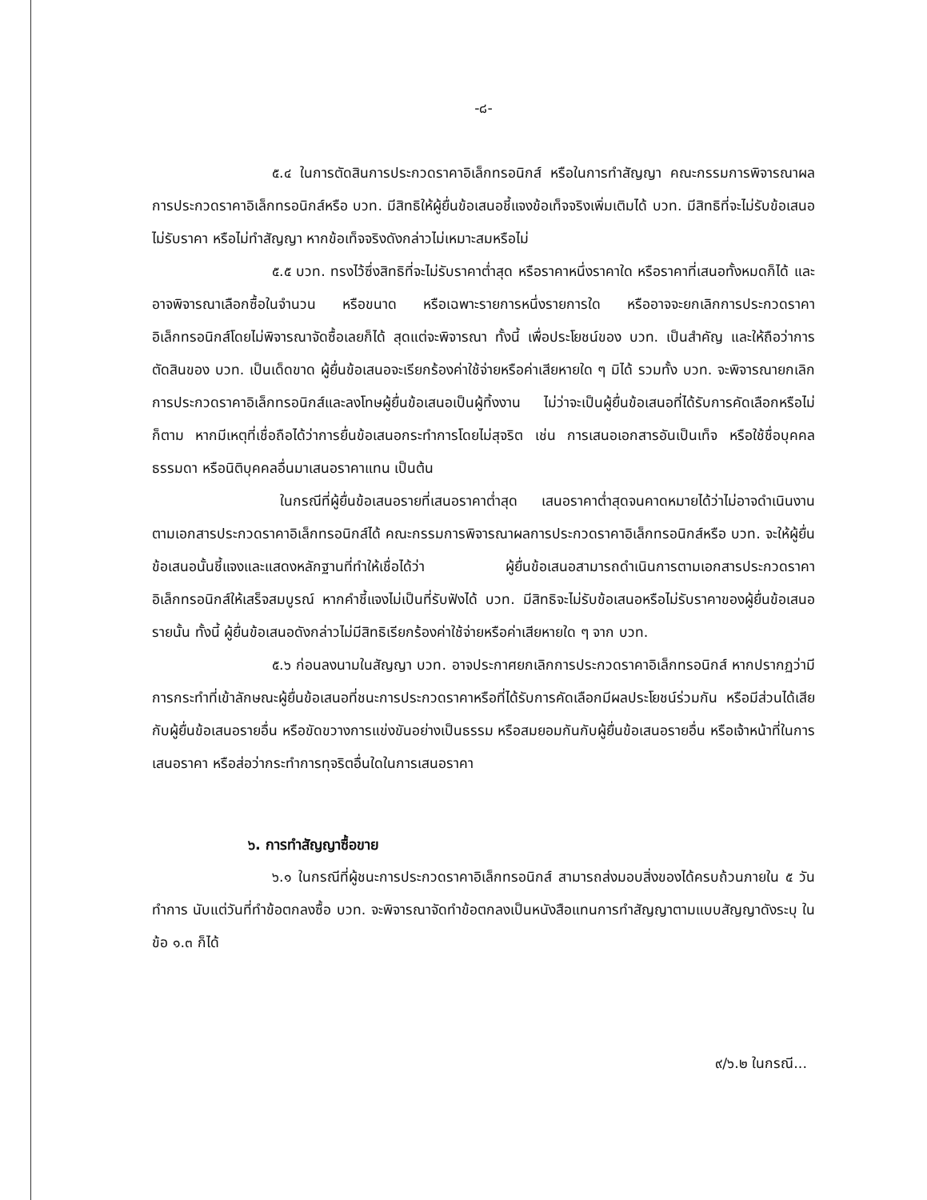-๘-
๕.๔ ในการตัดสินการประกวดราคาอิเล็กทรอนิกส์ หรือในการทำสัญญา คณะกรรมการพิจารณาผลการประกวดราคาอิเล็กทรอนิกส์หรือ บวท. มีสิทธิให้ผู้ยื่นข้อเสนอชี้แจงข้อเท็จจริงเพิ่มเติมได้ บวท. มีสิทธิที่จะไม่รับข้อเสนอ ไม่รับราคา หรือไม่ทำสัญญา หากข้อเท็จจริงดังกล่าวไม่เหมาะสมหรือไม่
๕.๕ บวท. ทรงไว้ซึ่งสิทธิที่จะไม่รับราคาต่ำสุด หรือราคาหนึ่งราคาใด หรือราคาที่เสนอทั้งหมดก็ได้ และอาจพิจารณาเลือกซื้อในจำนวน หรือขนาด หรือเฉพาะรายการหนึ่งรายการใด หรืออาจจะยกเลิกการประกวดราคาอิเล็กทรอนิกส์โดยไม่พิจารณาจัดซื้อเลยก็ได้ สุดแต่จะพิจารณา ทั้งนี้ เพื่อประโยชน์ของ บวท. เป็นสำคัญ และให้ถือว่าการตัดสินของ บวท. เป็นเด็ดขาด ผู้ยื่นข้อเสนอจะเรียกร้องค่าใช้จ่ายหรือค่าเสียหายใด ๆ มิได้ รวมทั้ง บวท. จะพิจารณายกเลิกการประกวดราคาอิเล็กทรอนิกส์และลงโทษผู้ยื่นข้อเสนอเป็นผู้ทิ้งงาน ไม่ว่าจะเป็นผู้ยื่นข้อเสนอที่ได้รับการคัดเลือกหรือไม่ก็ตาม หากมีเหตุที่เชื่อถือได้ว่าการยื่นข้อเสนอกระทำการโดยไม่สุจริต เช่น การเสนอเอกสารอันเป็นเท็จ หรือใช้ชื่อบุคคลธรรมดา หรือนิติบุคคลอื่นมาเสนอราคาแทน เป็นต้น
ในกรณีที่ผู้ยื่นข้อเสนอรายที่เสนอราคาต่ำสุด เสนอราคาต่ำสุดจนคาดหมายได้ว่าไม่อาจดำเนินงานตามเอกสารประกวดราคาอิเล็กทรอนิกส์ได้ คณะกรรมการพิจารณาผลการประกวดราคาอิเล็กทรอนิกส์หรือ บวท. จะให้ผู้ยื่นข้อเสนอนั้นชี้แจงและแสดงหลักฐานที่ทำให้เชื่อได้ว่า ผู้ยื่นข้อเสนอสามารถดำเนินการตามเอกสารประกวดราคาอิเล็กทรอนิกส์ให้เสร็จสมบูรณ์ หากคำชี้แจงไม่เป็นที่รับฟังได้ บวท. มีสิทธิจะไม่รับข้อเสนอหรือไม่รับราคาของผู้ยื่นข้อเสนอรายนั้น ทั้งนี้ ผู้ยื่นข้อเสนอดังกล่าวไม่มีสิทธิเรียกร้องค่าใช้จ่ายหรือค่าเสียหายใด ๆ จาก บวท.
๕.๖ ก่อนลงนามในสัญญา บวท. อาจประกาศยกเลิกการประกวดราคาอิเล็กทรอนิกส์ หากปรากฏว่ามีการกระทำที่เข้าลักษณะผู้ยื่นข้อเสนอที่ชนะการประกวดราคาหรือที่ได้รับการคัดเลือกมีผลประโยชน์ร่วมกัน หรือมีส่วนได้เสียกับผู้ยื่นข้อเสนอรายอื่น หรือขัดขวางการแข่งขันอย่างเป็นธรรม หรือสมยอมกันกับผู้ยื่นข้อเสนอรายอื่น หรือเจ้าหน้าที่ในการเสนอราคา หรือส่อว่ากระทำการทุจริตอื่นใดในการเสนอราคา
๖. การทำสัญญาซื้อขาย
๖.๑ ในกรณีที่ผู้ชนะการประกวดราคาอิเล็กทรอนิกส์ สามารถส่งมอบสิ่งของได้ครบถ้วนภายใน ๕ วันทำการ นับแต่วันที่ทำข้อตกลงซื้อ บวท. จะพิจารณาจัดทำข้อตกลงเป็นหนังสือแทนการทำสัญญาตามแบบสัญญาดังระบุ ในข้อ ๑.๓ ก็ได้
๙/๖.๒ ในกรณี...